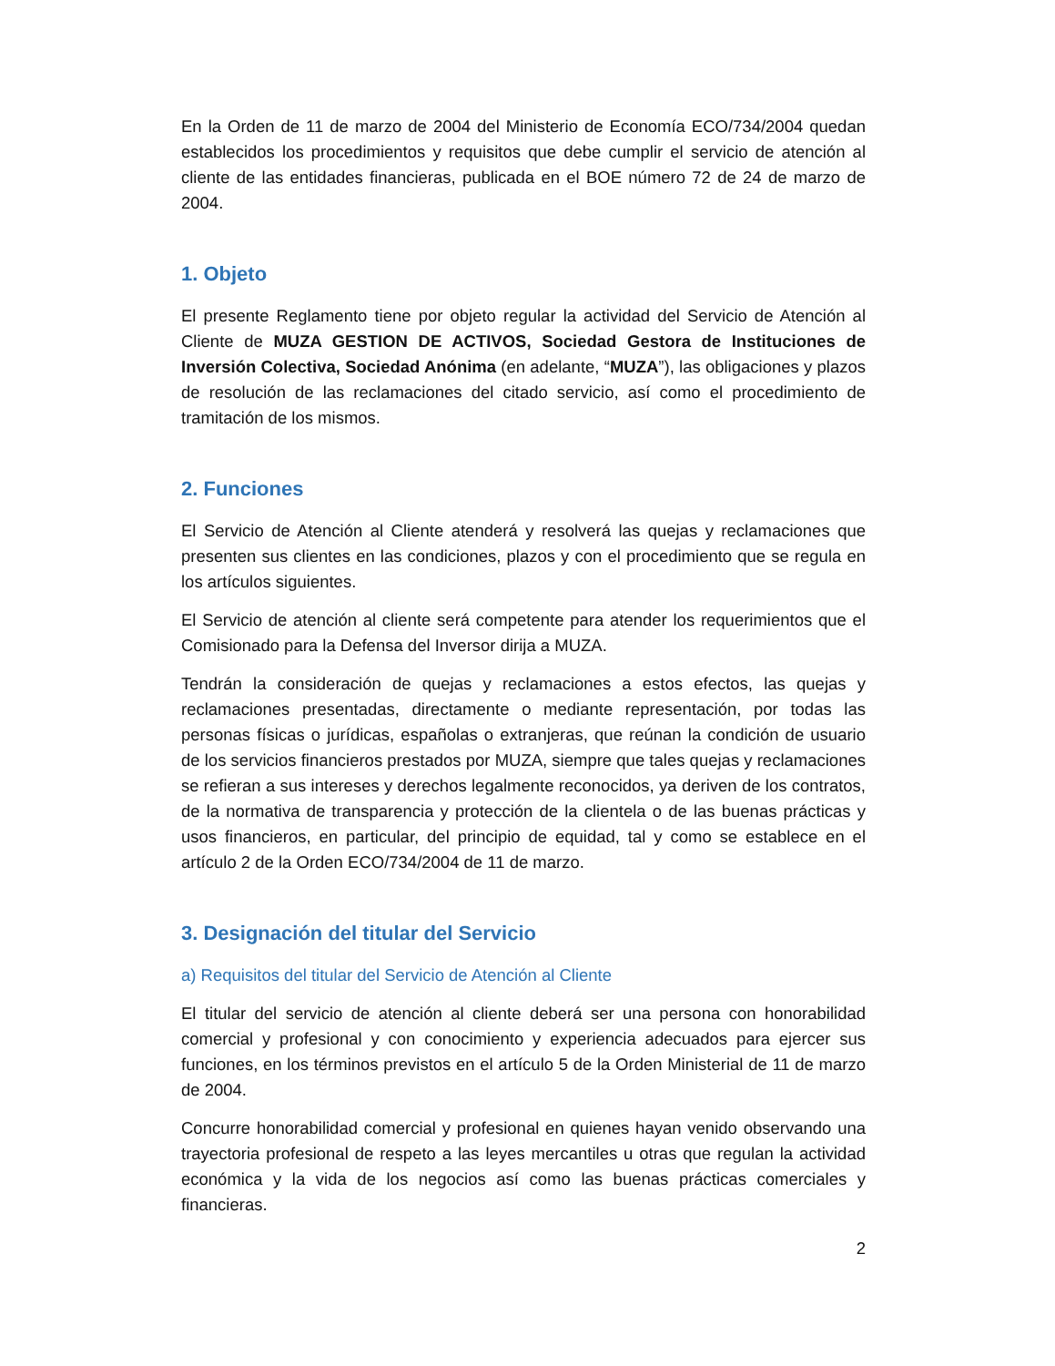En la Orden de 11 de marzo de 2004 del Ministerio de Economía ECO/734/2004 quedan establecidos los procedimientos y requisitos que debe cumplir el servicio de atención al cliente de las entidades financieras, publicada en el BOE número 72 de 24 de marzo de 2004.
1. Objeto
El presente Reglamento tiene por objeto regular la actividad del Servicio de Atención al Cliente de MUZA GESTION DE ACTIVOS, Sociedad Gestora de Instituciones de Inversión Colectiva, Sociedad Anónima (en adelante, “MUZA”), las obligaciones y plazos de resolución de las reclamaciones del citado servicio, así como el procedimiento de tramitación de los mismos.
2. Funciones
El Servicio de Atención al Cliente atenderá y resolverá las quejas y reclamaciones que presenten sus clientes en las condiciones, plazos y con el procedimiento que se regula en los artículos siguientes.
El Servicio de atención al cliente será competente para atender los requerimientos que el Comisionado para la Defensa del Inversor dirija a MUZA.
Tendrán la consideración de quejas y reclamaciones a estos efectos, las quejas y reclamaciones presentadas, directamente o mediante representación, por todas las personas físicas o jurídicas, españolas o extranjeras, que reúnan la condición de usuario de los servicios financieros prestados por MUZA, siempre que tales quejas y reclamaciones se refieran a sus intereses y derechos legalmente reconocidos, ya deriven de los contratos, de la normativa de transparencia y protección de la clientela o de las buenas prácticas y usos financieros, en particular, del principio de equidad, tal y como se establece en el artículo 2 de la Orden ECO/734/2004 de 11 de marzo.
3. Designación del titular del Servicio
a) Requisitos del titular del Servicio de Atención al Cliente
El titular del servicio de atención al cliente deberá ser una persona con honorabilidad comercial y profesional y con conocimiento y experiencia adecuados para ejercer sus funciones, en los términos previstos en el artículo 5 de la Orden Ministerial de 11 de marzo de 2004.
Concurre honorabilidad comercial y profesional en quienes hayan venido observando una trayectoria profesional de respeto a las leyes mercantiles u otras que regulan la actividad económica y la vida de los negocios así como las buenas prácticas comerciales y financieras.
2